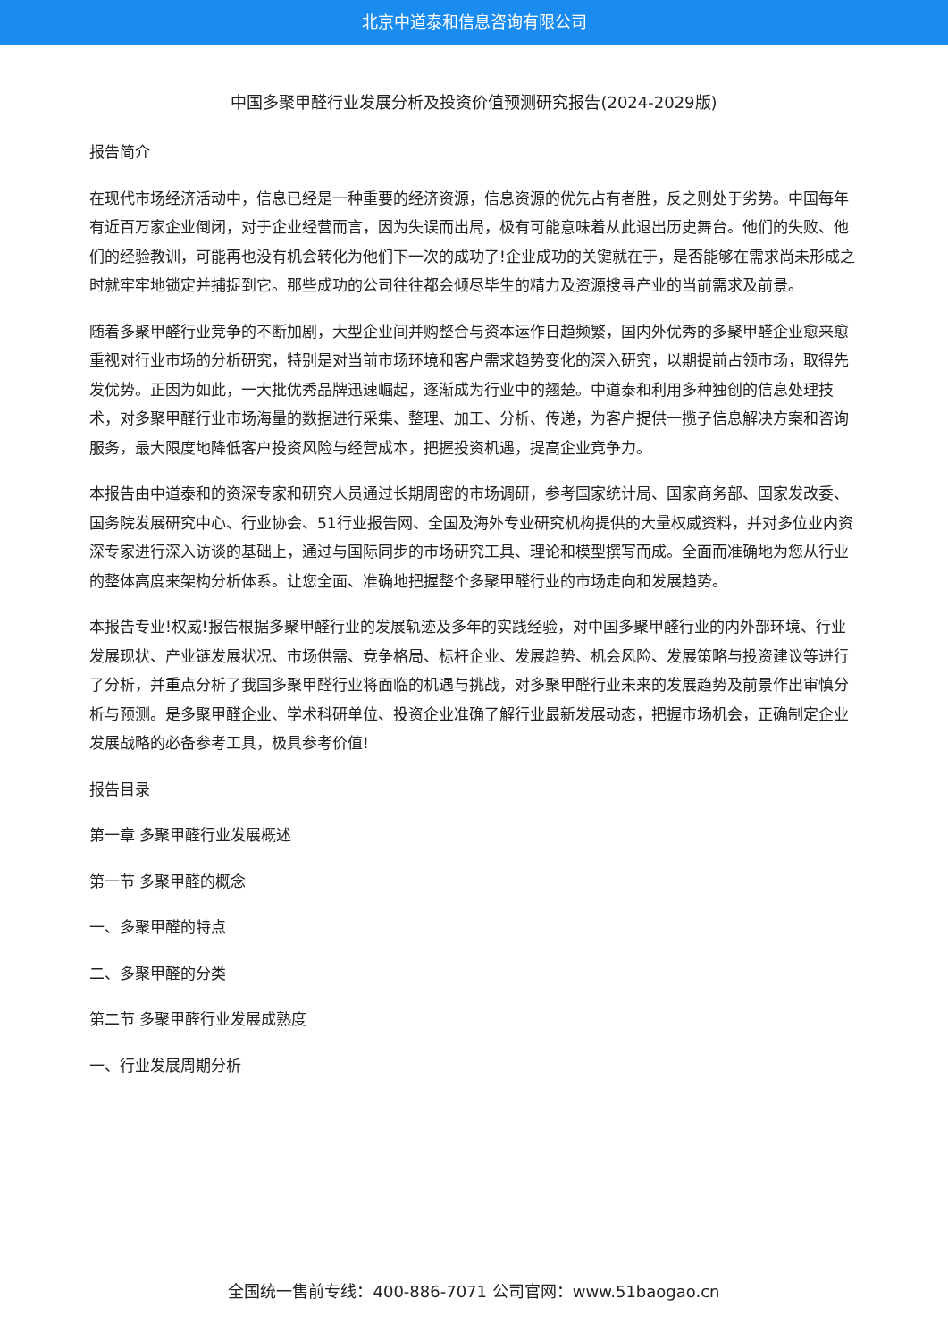北京中道泰和信息咨询有限公司
中国多聚甲醛行业发展分析及投资价值预测研究报告(2024-2029版)
报告简介
在现代市场经济活动中，信息已经是一种重要的经济资源，信息资源的优先占有者胜，反之则处于劣势。中国每年有近百万家企业倒闭，对于企业经营而言，因为失误而出局，极有可能意味着从此退出历史舞台。他们的失败、他们的经验教训，可能再也没有机会转化为他们下一次的成功了!企业成功的关键就在于，是否能够在需求尚未形成之时就牢牢地锁定并捕捉到它。那些成功的公司往往都会倾尽毕生的精力及资源搜寻产业的当前需求及前景。
随着多聚甲醛行业竞争的不断加剧，大型企业间并购整合与资本运作日趋频繁，国内外优秀的多聚甲醛企业愈来愈重视对行业市场的分析研究，特别是对当前市场环境和客户需求趋势变化的深入研究，以期提前占领市场，取得先发优势。正因为如此，一大批优秀品牌迅速崛起，逐渐成为行业中的翘楚。中道泰和利用多种独创的信息处理技术，对多聚甲醛行业市场海量的数据进行采集、整理、加工、分析、传递，为客户提供一揽子信息解决方案和咨询服务，最大限度地降低客户投资风险与经营成本，把握投资机遇，提高企业竞争力。
本报告由中道泰和的资深专家和研究人员通过长期周密的市场调研，参考国家统计局、国家商务部、国家发改委、国务院发展研究中心、行业协会、51行业报告网、全国及海外专业研究机构提供的大量权威资料，并对多位业内资深专家进行深入访谈的基础上，通过与国际同步的市场研究工具、理论和模型撰写而成。全面而准确地为您从行业的整体高度来架构分析体系。让您全面、准确地把握整个多聚甲醛行业的市场走向和发展趋势。
本报告专业!权威!报告根据多聚甲醛行业的发展轨迹及多年的实践经验，对中国多聚甲醛行业的内外部环境、行业发展现状、产业链发展状况、市场供需、竞争格局、标杆企业、发展趋势、机会风险、发展策略与投资建议等进行了分析，并重点分析了我国多聚甲醛行业将面临的机遇与挑战，对多聚甲醛行业未来的发展趋势及前景作出审慎分析与预测。是多聚甲醛企业、学术科研单位、投资企业准确了解行业最新发展动态，把握市场机会，正确制定企业发展战略的必备参考工具，极具参考价值!
报告目录
第一章 多聚甲醛行业发展概述
第一节 多聚甲醛的概念
一、多聚甲醛的特点
二、多聚甲醛的分类
第二节 多聚甲醛行业发展成熟度
一、行业发展周期分析
全国统一售前专线：400-886-7071 公司官网：www.51baogao.cn